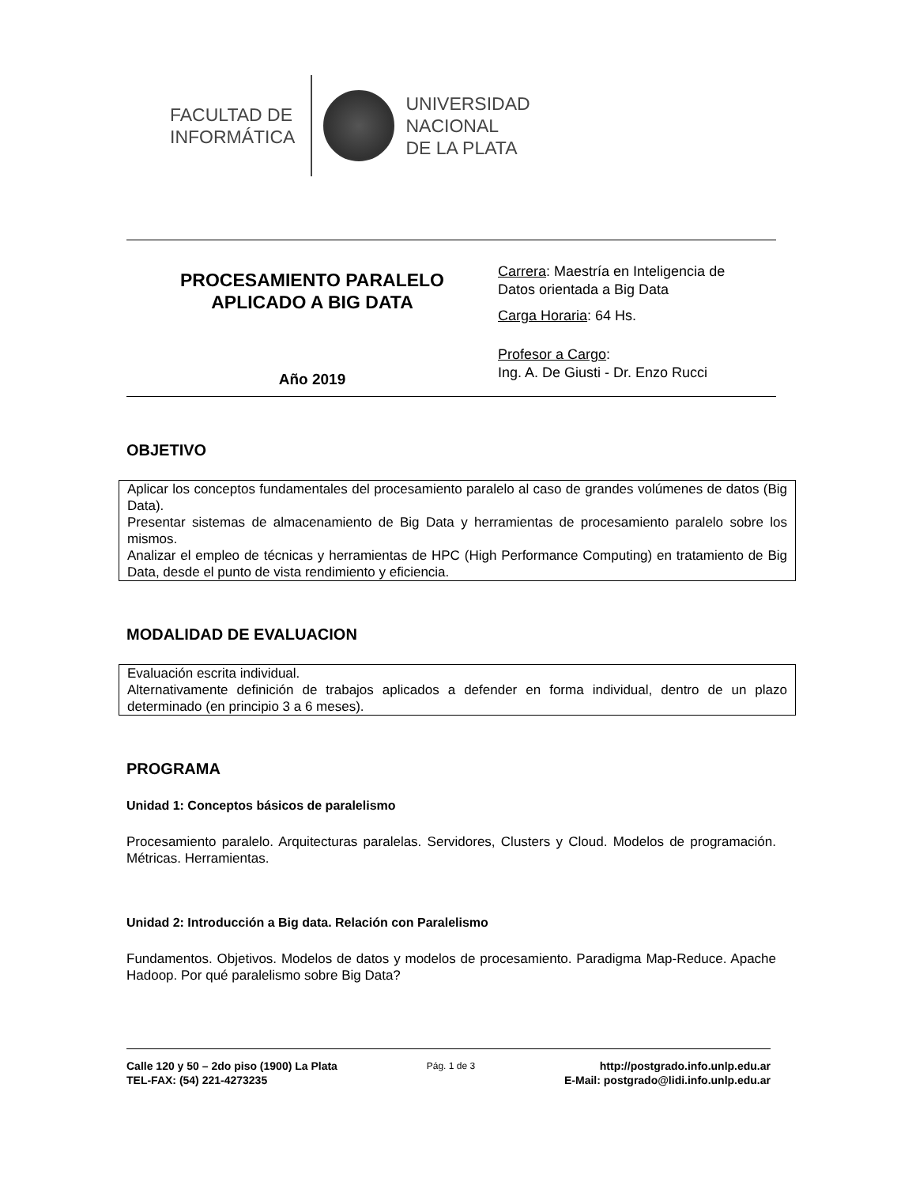FACULTAD DE
INFORMÁTICA
UNIVERSIDAD
NACIONAL
DE LA PLATA
PROCESAMIENTO PARALELO
APLICADO A BIG DATA
Año 2019
Carrera: Maestría en Inteligencia de
Datos orientada a Big Data
Carga Horaria: 64 Hs.
Profesor a Cargo:
Ing. A. De Giusti - Dr. Enzo Rucci
OBJETIVO
Aplicar los conceptos fundamentales del procesamiento paralelo al caso de grandes volúmenes de datos (Big Data).
Presentar sistemas de almacenamiento de Big Data y herramientas de procesamiento paralelo sobre los mismos.
Analizar el empleo de técnicas y herramientas de HPC (High Performance Computing) en tratamiento de Big Data, desde el punto de vista rendimiento y eficiencia.
MODALIDAD DE EVALUACION
Evaluación escrita individual.
Alternativamente definición de trabajos aplicados a defender en forma individual, dentro de un plazo determinado (en principio 3 a 6 meses).
PROGRAMA
Unidad 1: Conceptos básicos de paralelismo
Procesamiento paralelo. Arquitecturas paralelas. Servidores, Clusters y Cloud. Modelos de programación. Métricas. Herramientas.
Unidad 2: Introducción a Big data. Relación con Paralelismo
Fundamentos. Objetivos. Modelos de datos y modelos de procesamiento. Paradigma Map-Reduce. Apache Hadoop. Por qué paralelismo sobre Big Data?
Calle 120 y 50 – 2do piso (1900) La Plata
TEL-FAX: (54) 221-4273235
Pág. 1 de 3
http://postgrado.info.unlp.edu.ar
E-Mail: postgrado@lidi.info.unlp.edu.ar